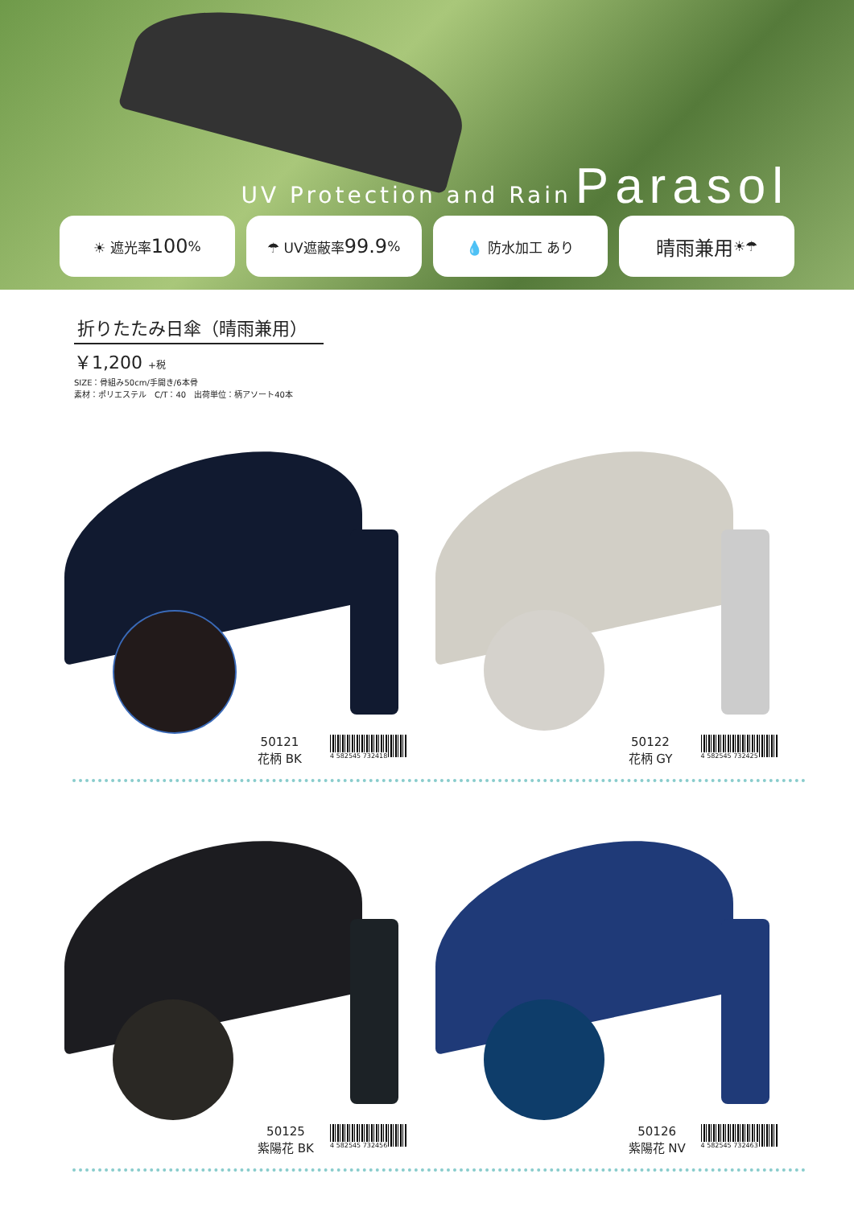UV Protection and Rain Parasol
☀ 遮光率 100% ☂ UV遮蔽率 99.9% 💧 防水加工 あり
晴雨兼用 ☀☂
折りたたみ日傘（晴雨兼用）
￥1,200 +税
SIZE：骨組み50cm/手開き/6本骨
素材：ポリエステル　C/T：40　出荷単位：柄アソート40本
50121
花柄 BK
4 582545 732418
50122
花柄 GY
4 582545 732425
50125
紫陽花 BK
4 582545 732456
50126
紫陽花 NV
4 582545 732463